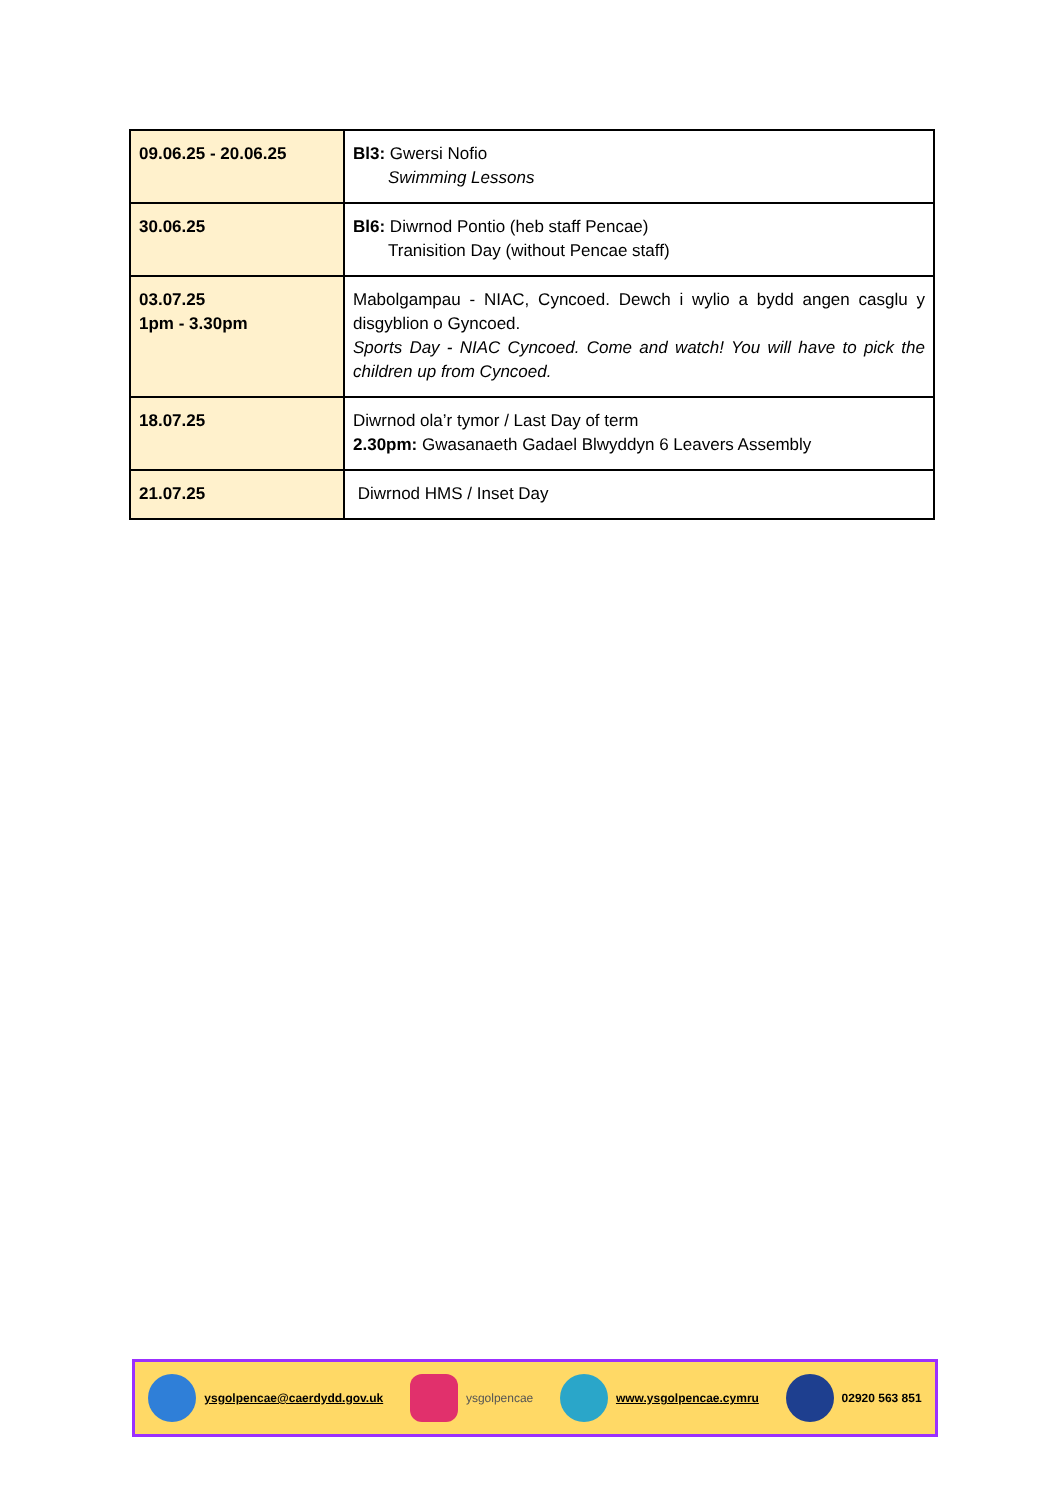| 09.06.25 - 20.06.25 | Bl3: Gwersi Nofio Swimming Lessons |
| 30.06.25 | Bl6: Diwrnod Pontio (heb staff Pencae) Tranisition Day (without Pencae staff) |
| 03.07.25 1pm - 3.30pm | Mabolgampau - NIAC, Cyncoed. Dewch i wylio a bydd angen casglu y disgyblion o Gyncoed. Sports Day - NIAC Cyncoed. Come and watch! You will have to pick the children up from Cyncoed. |
| 18.07.25 | Diwrnod ola’r tymor / Last Day of term 2.30pm: Gwasanaeth Gadael Blwyddyn 6 Leavers Assembly |
| 21.07.25 | Diwrnod HMS / Inset Day |
ysgolpencae@caerdydd.gov.uk ysgolpencae www.ysgolpencae.cymru 02920 563 851